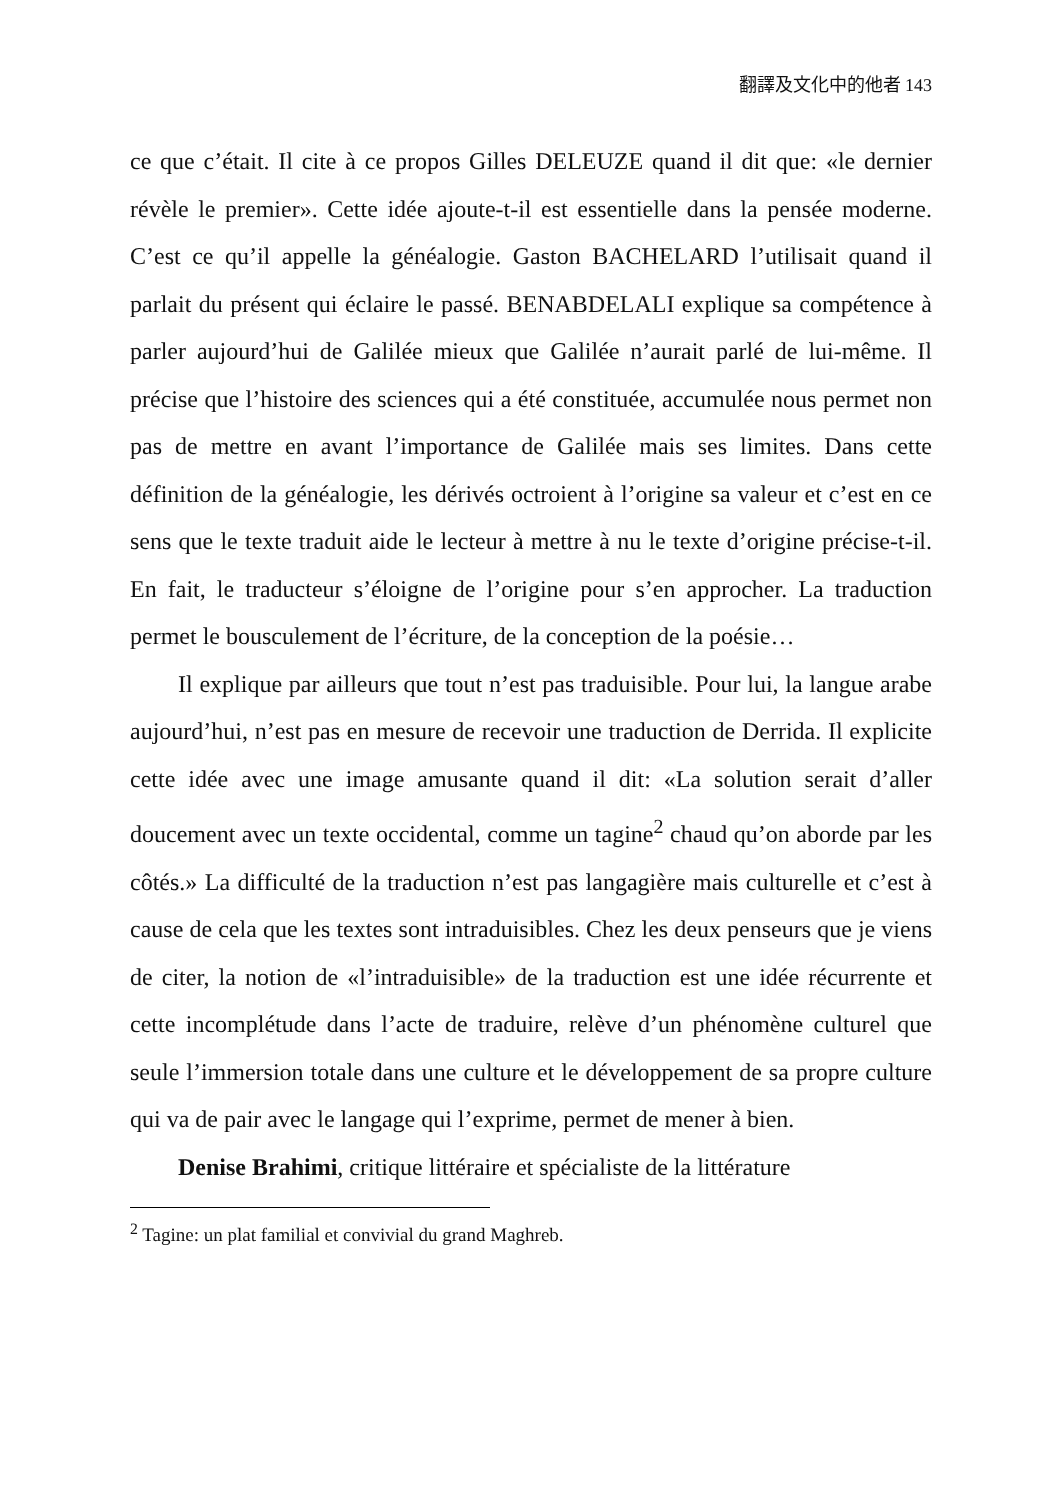翻譯及文化中的他者 143
ce que c’était. Il cite à ce propos Gilles DELEUZE quand il dit que: «le dernier révèle le premier». Cette idée ajoute-t-il est essentielle dans la pensée moderne. C’est ce qu’il appelle la généalogie. Gaston BACHELARD l’utilisait quand il parlait du présent qui éclaire le passé. BENABDELALI explique sa compétence à parler aujourd’hui de Galilée mieux que Galilée n’aurait parlé de lui-même. Il précise que l’histoire des sciences qui a été constituée, accumulée nous permet non pas de mettre en avant l’importance de Galilée mais ses limites. Dans cette définition de la généalogie, les dérivés octroient à l’origine sa valeur et c’est en ce sens que le texte traduit aide le lecteur à mettre à nu le texte d’origine précise-t-il. En fait, le traducteur s’éloigne de l’origine pour s’en approcher. La traduction permet le bousculement de l’écriture, de la conception de la poésie…
Il explique par ailleurs que tout n’est pas traduisible. Pour lui, la langue arabe aujourd’hui, n’est pas en mesure de recevoir une traduction de Derrida. Il explicite cette idée avec une image amusante quand il dit: «La solution serait d’aller doucement avec un texte occidental, comme un tagine<sup>2</sup> chaud qu’on aborde par les côtés.» La difficulté de la traduction n’est pas langagière mais culturelle et c’est à cause de cela que les textes sont intraduisibles. Chez les deux penseurs que je viens de citer, la notion de «l’intraduisible» de la traduction est une idée récurrente et cette incomplétude dans l’acte de traduire, relève d’un phénomène culturel que seule l’immersion totale dans une culture et le développement de sa propre culture qui va de pair avec le langage qui l’exprime, permet de mener à bien.
Denise Brahimi, critique littéraire et spécialiste de la littérature
<sup>2</sup> Tagine: un plat familial et convivial du grand Maghreb.